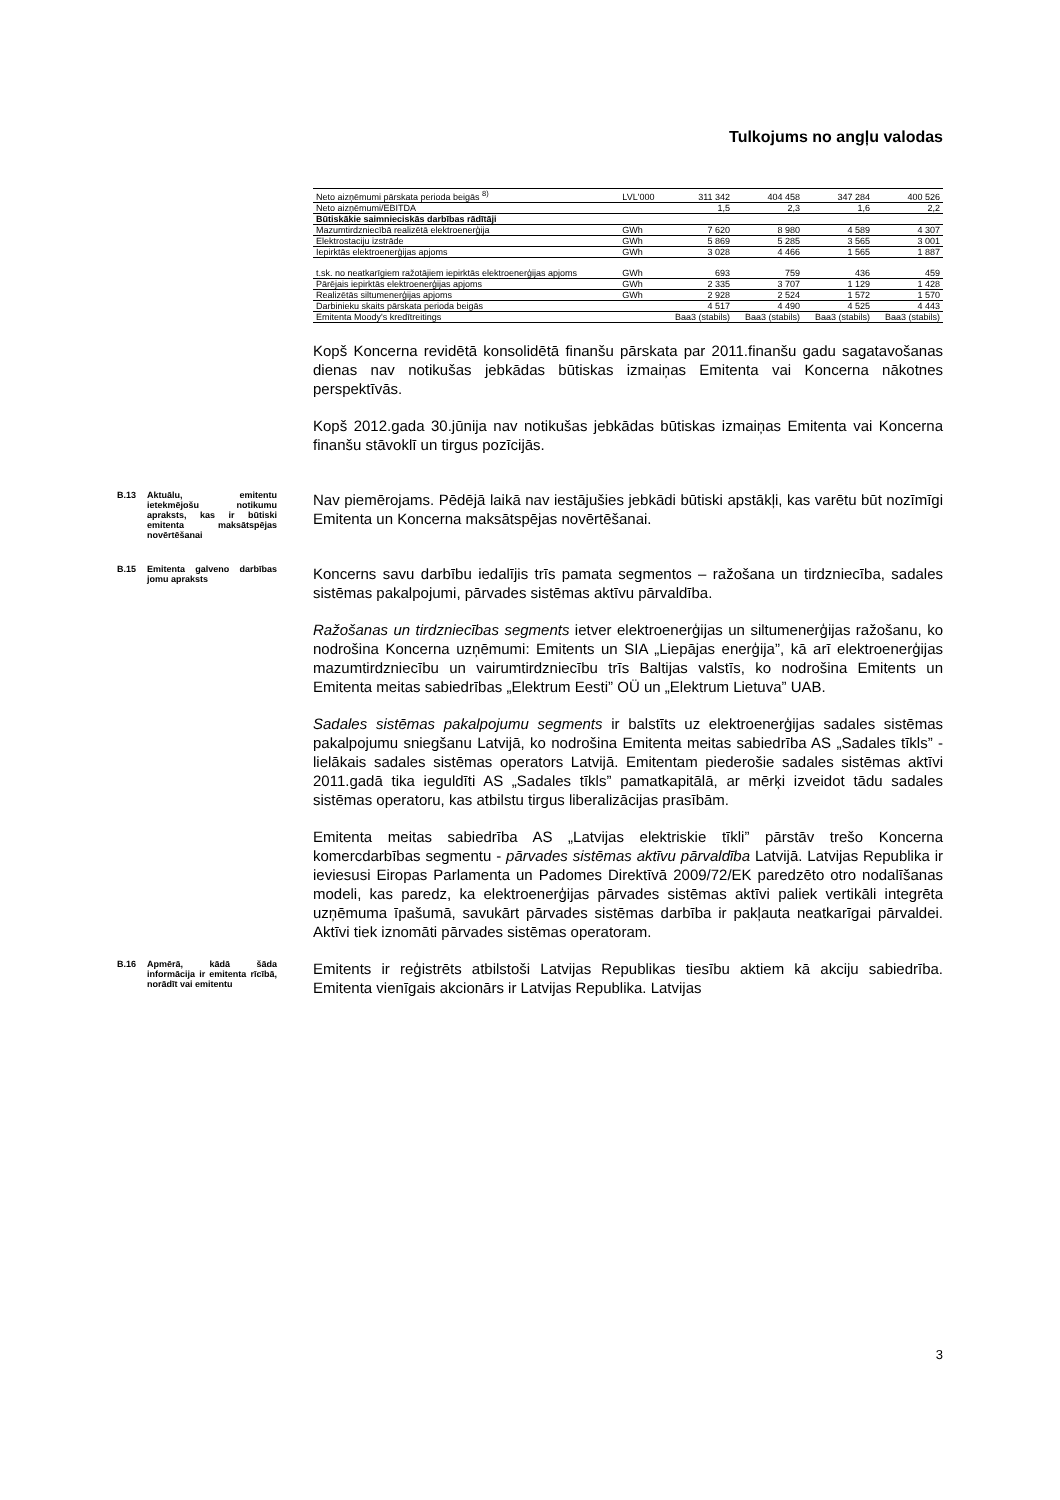Tulkojums no angļu valodas
| Neto aizņēmumi pārskata perioda beigās <sup>8)</sup> | LVL'000 | 311 342 | 404 458 | 347 284 | 400 526 |
| Neto aizņēmumi/EBITDA | | 1,5 | 2,3 | 1,6 | 2,2 |
| Būtiskākie saimnieciskās darbības rādītāji | | | | | |
| Mazumtirdzniecībā realizētā elektroenerģija | GWh | 7 620 | 8 980 | 4 589 | 4 307 |
| Elektrostaciju izstrāde | GWh | 5 869 | 5 285 | 3 565 | 3 001 |
| Iepirktās elektroenerģijas apjoms | GWh | 3 028 | 4 466 | 1 565 | 1 887 |
| t.sk. no neatkarīgiem ražotājiem iepirktās elektroenerģijas apjoms | GWh | 693 | 759 | 436 | 459 |
| Pārējais iepirktās elektroenerģijas apjoms | GWh | 2 335 | 3 707 | 1 129 | 1 428 |
| Realizētās siltumenerģijas apjoms | GWh | 2 928 | 2 524 | 1 572 | 1 570 |
| Darbinieku skaits pārskata perioda beigās | | 4 517 | 4 490 | 4 525 | 4 443 |
| Emitenta Moody's kredītreitings | | Baa3 (stabils) | Baa3 (stabils) | Baa3 (stabils) | Baa3 (stabils) |
Kopš Koncerna revidētā konsolidētā finanšu pārskata par 2011.finanšu gadu sagatavošanas dienas nav notikušas jebkādas būtiskas izmaiņas Emitenta vai Koncerna nākotnes perspektīvās.
Kopš 2012.gada 30.jūnija nav notikušas jebkādas būtiskas izmaiņas Emitenta vai Koncerna finanšu stāvoklī un tirgus pozīcijās.
B.13 Aktuālu, emitentu ietekmējošu notikumu apraksts, kas ir būtiski emitenta maksātspējas novērtēšanai
Nav piemērojams. Pēdējā laikā nav iestājušies jebkādi būtiski apstākļi, kas varētu būt nozīmīgi Emitenta un Koncerna maksātspējas novērtēšanai.
B.15 Emitenta galveno darbības jomu apraksts
Koncerns savu darbību iedalījis trīs pamata segmentos – ražošana un tirdzniecība, sadales sistēmas pakalpojumi, pārvades sistēmas aktīvu pārvaldība.
Ražošanas un tirdzniecības segments ietver elektroenerģijas un siltumenerģijas ražošanu, ko nodrošina Koncerna uzņēmumi: Emitents un SIA „Liepājas enerģija”, kā arī elektroenerģijas mazumtirdzniecību un vairumtirdzniecību trīs Baltijas valstīs, ko nodrošina Emitents un Emitenta meitas sabiedrības „Elektrum Eesti” OÜ un „Elektrum Lietuva” UAB.
Sadales sistēmas pakalpojumu segments ir balstīts uz elektroenerģijas sadales sistēmas pakalpojumu sniegšanu Latvijā, ko nodrošina Emitenta meitas sabiedrība AS „Sadales tīkls” - lielākais sadales sistēmas operators Latvijā. Emitentam piederošie sadales sistēmas aktīvi 2011.gadā tika ieguldīti AS „Sadales tīkls” pamatkapitālā, ar mērķi izveidot tādu sadales sistēmas operatoru, kas atbilstu tirgus liberalizācijas prasībām.
Emitenta meitas sabiedrība AS „Latvijas elektriskie tīkli” pārstāv trešo Koncerna komercdarbības segmentu - pārvades sistēmas aktīvu pārvaldība Latvijā. Latvijas Republika ir ieviesusi Eiropas Parlamenta un Padomes Direktīvā 2009/72/EK paredzēto otro nodalīšanas modeli, kas paredz, ka elektroenerģijas pārvades sistēmas aktīvi paliek vertikāli integrēta uzņēmuma īpašumā, savukārt pārvades sistēmas darbība ir pakļauta neatkarīgai pārvaldei. Aktīvi tiek iznomāti pārvades sistēmas operatoram.
B.16 Apmērā, kādā šāda informācija ir emitenta rīcībā, norādīt vai emitentu
Emitents ir reģistrēts atbilstoši Latvijas Republikas tiesību aktiem kā akciju sabiedrība. Emitenta vienīgais akcionārs ir Latvijas Republika. Latvijas
3